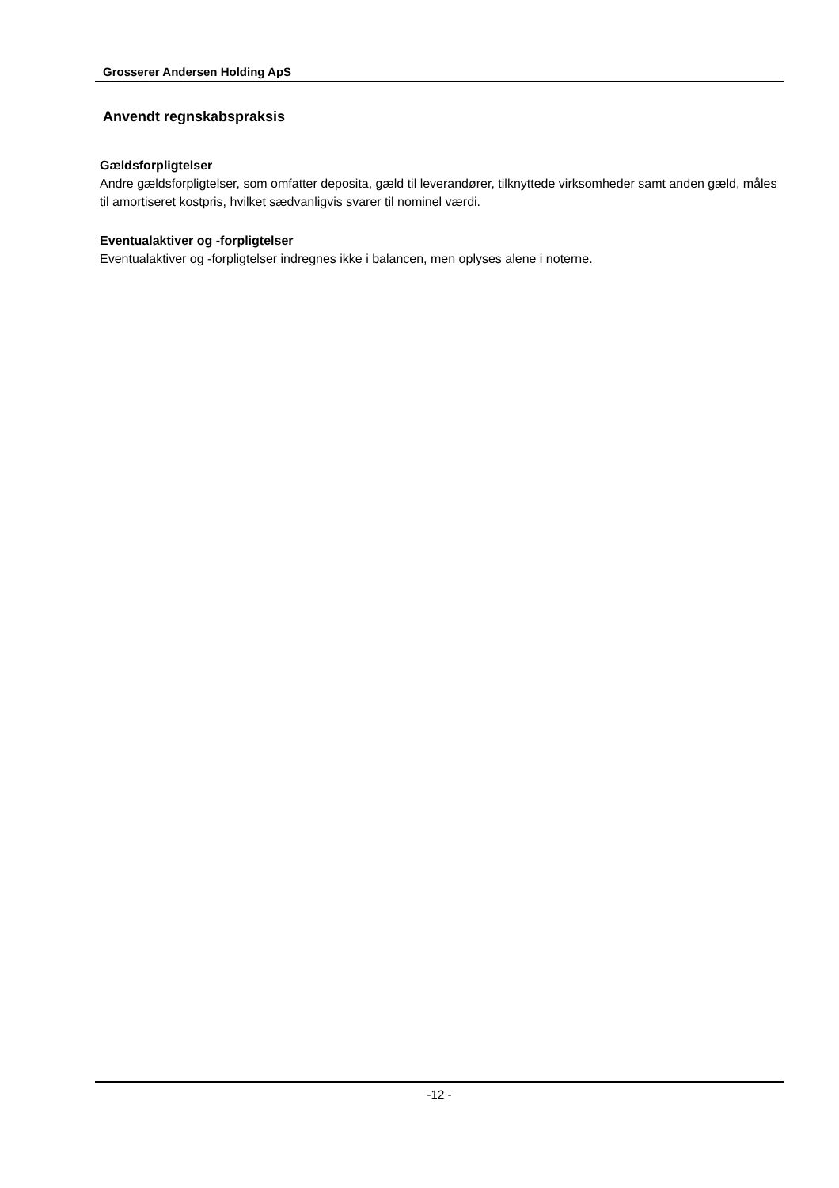Grosserer Andersen Holding ApS
Anvendt regnskabspraksis
Gældsforpligtelser
Andre gældsforpligtelser, som omfatter deposita, gæld til leverandører, tilknyttede virksomheder samt anden gæld, måles til amortiseret kostpris, hvilket sædvanligvis svarer til nominel værdi.
Eventualaktiver og -forpligtelser
Eventualaktiver og -forpligtelser indregnes ikke i balancen, men oplyses alene i noterne.
-12 -